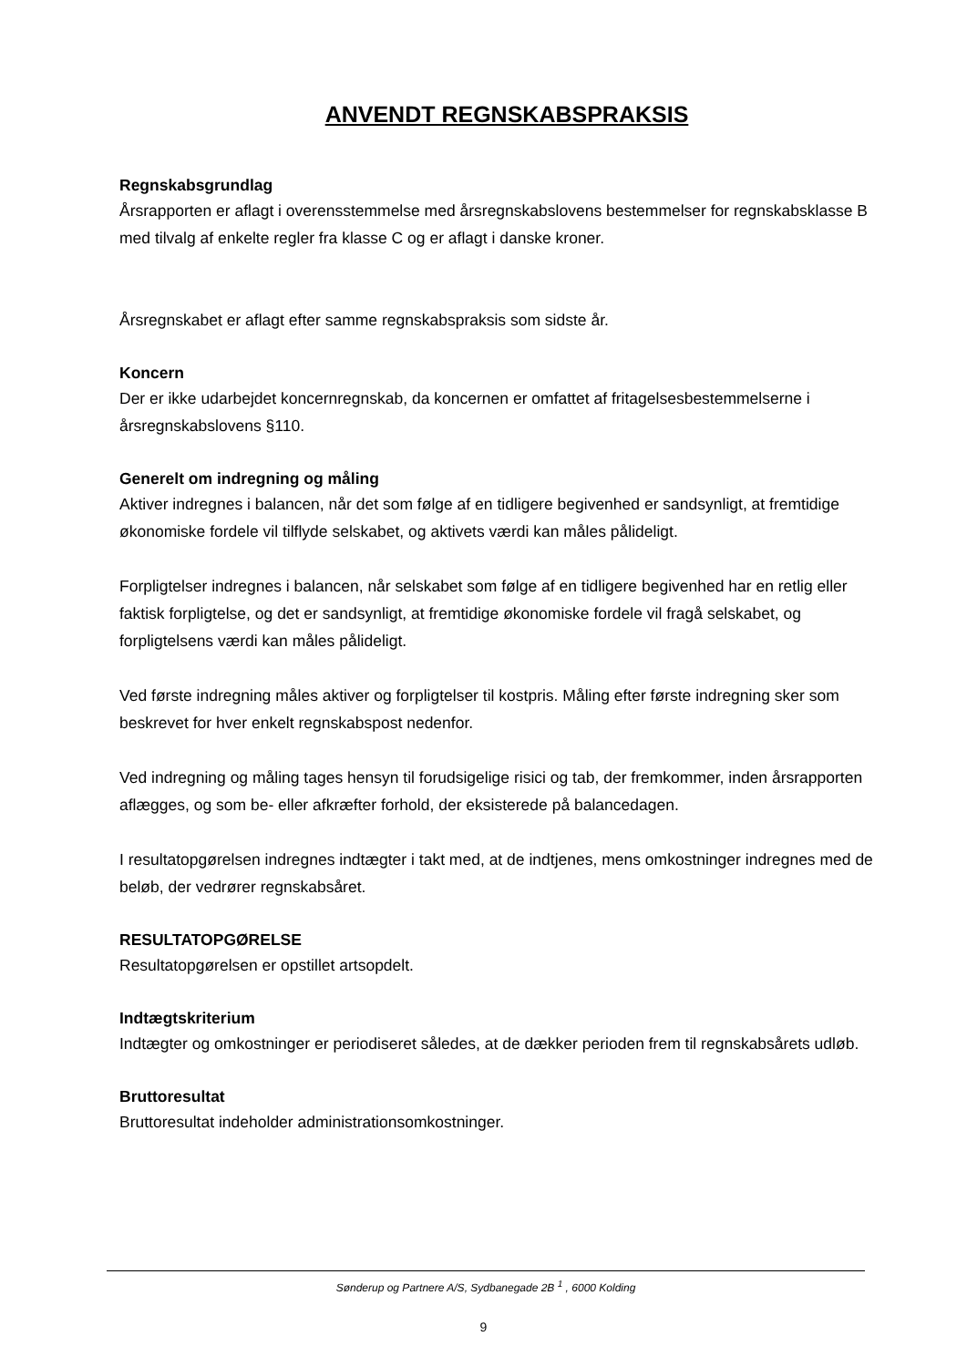ANVENDT REGNSKABSPRAKSIS
Regnskabsgrundlag
Årsrapporten er aflagt i overensstemmelse med årsregnskabslovens bestemmelser for regnskabsklasse B med tilvalg af enkelte regler fra klasse C og er aflagt i danske kroner.
Årsregnskabet er aflagt efter samme regnskabspraksis som sidste år.
Koncern
Der er ikke udarbejdet koncernregnskab, da koncernen er omfattet af fritagelsesbestemmelserne i årsregnskabslovens §110.
Generelt om indregning og måling
Aktiver indregnes i balancen, når det som følge af en tidligere begivenhed er sandsynligt, at fremtidige økonomiske fordele vil tilflyde selskabet, og aktivets værdi kan måles pålideligt.
Forpligtelser indregnes i balancen, når selskabet som følge af en tidligere begivenhed har en retlig eller faktisk forpligtelse, og det er sandsynligt, at fremtidige økonomiske fordele vil fragå selskabet, og forpligtelsens værdi kan måles pålideligt.
Ved første indregning måles aktiver og forpligtelser til kostpris. Måling efter første indregning sker som beskrevet for hver enkelt regnskabspost nedenfor.
Ved indregning og måling tages hensyn til forudsigelige risici og tab, der fremkommer, inden årsrapporten aflægges, og som be- eller afkræfter forhold, der eksisterede på balancedagen.
I resultatopgørelsen indregnes indtægter i takt med, at de indtjenes, mens omkostninger indregnes med de beløb, der vedrører regnskabsåret.
RESULTATOPGØRELSE
Resultatopgørelsen er opstillet artsopdelt.
Indtægtskriterium
Indtægter og omkostninger er periodiseret således, at de dækker perioden frem til regnskabsårets udløb.
Bruttoresultat
Bruttoresultat indeholder administrationsomkostninger.
Sønderup og Partnere A/S, Sydbanegade 2B <sup>1</sup> , 6000 Kolding
9